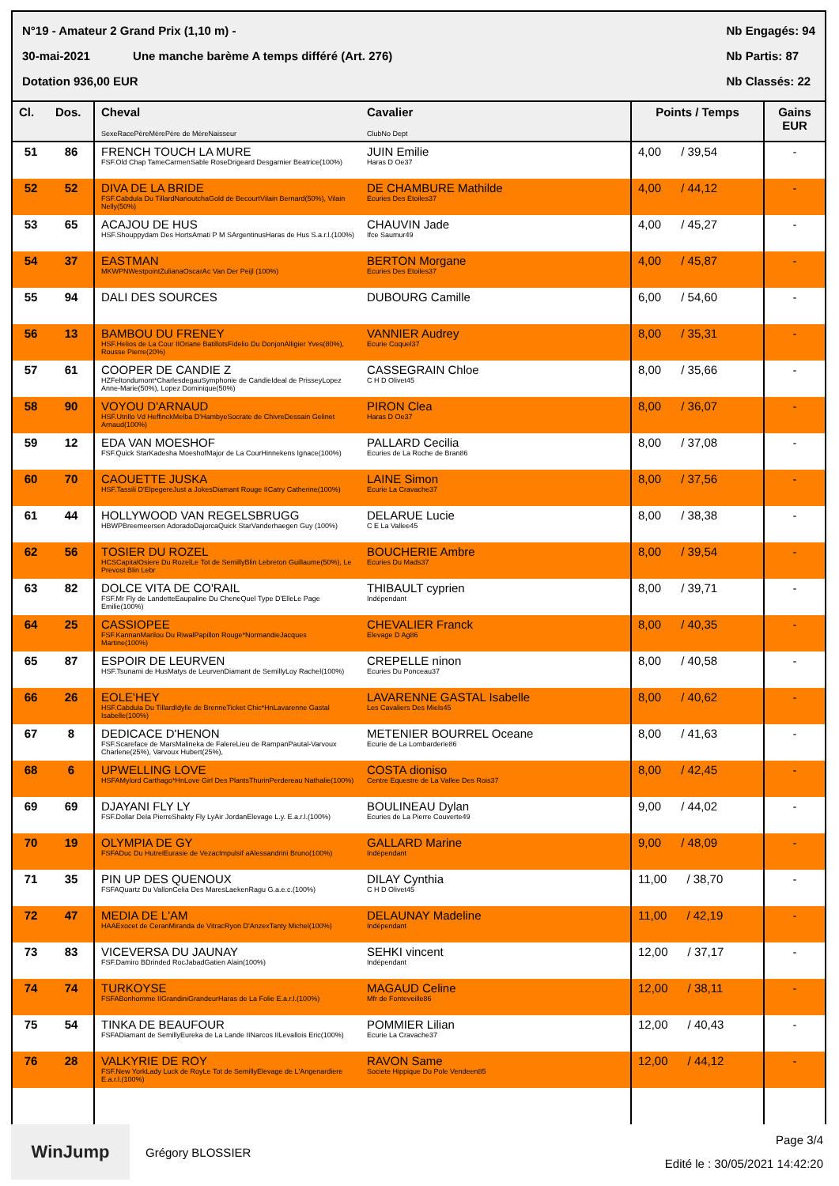N°19 - Amateur 2 Grand Prix (1,10 m) -
30-mai-2021 Une manche barème A temps différé (Art. 276)
Dotation 936,00 EUR
Nb Engagés: 94
Nb Partis: 87
Nb Classés: 22
| Cl. | Dos. | Cheval SexeRacePèreMèrePère de MèreNaisseur | Cavalier ClubNo Dept | Points / Temps | Gains EUR |
| --- | --- | --- | --- | --- | --- |
| 51 | 86 | FRENCH TOUCH LA MURE FSF.Old Chap TameCarmenSable RoseDrigeard Desgarnier Beatrice(100%) | JUIN Emilie Haras D Oe37 | 4,00 / 39,54 | - |
| 52 | 52 | DIVA DE LA BRIDE FSF.Cabdula Du TillardNanoutchaGold de BecourtVilain Bernard(50%), Vilain Nelly(50%) | DE CHAMBURE Mathilde Ecuries Des Etoiles37 | 4,00 / 44,12 | - |
| 53 | 65 | ACAJOU DE HUS HSF.Shouppydam Des HortsAmati P M SArgentinusHaras de Hus S.a.r.l.(100%) | CHAUVIN Jade Ifce Saumur49 | 4,00 / 45,27 | - |
| 54 | 37 | EASTMAN MKWPNWestpointZulianaOscarAc Van Der Peijl (100%) | BERTON Morgane Ecuries Des Etoiles37 | 4,00 / 45,87 | - |
| 55 | 94 | DALI DES SOURCES | DUBOURG Camille | 6,00 / 54,60 | - |
| 56 | 13 | BAMBOU DU FRENEY HSF.Helios de La Cour IIOriane BatillotsFidelio Du DonjonAlligier Yves(80%), Rousse Pierre(20%) | VANNIER Audrey Ecurie Coquel37 | 8,00 / 35,31 | - |
| 57 | 61 | COOPER DE CANDIE Z HZFeltondumont*CharlesdegauSymphonie de CandieIdeal de PrisseyLopez Anne-Marie(50%), Lopez Dominique(50%) | CASSEGRAIN Chloe C H D Olivet45 | 8,00 / 35,66 | - |
| 58 | 90 | VOYOU D'ARNAUD HSF.Utrillo Vd HeffinckMelba D'HambyeSocrate de ChivreDessain Gelinet Arnaud(100%) | PIRON Clea Haras D Oe37 | 8,00 / 36,07 | - |
| 59 | 12 | EDA VAN MOESHOF FSF.Quick StarKadesha MoeshofMajor de La CourHinnekens Ignace(100%) | PALLARD Cecilia Ecuries de La Roche de Bran86 | 8,00 / 37,08 | - |
| 60 | 70 | CAOUETTE JUSKA HSF.Tassili D'ElpegereJust a JokesDiamant Rouge IICatry Catherine(100%) | LAINE Simon Ecurie La Cravache37 | 8,00 / 37,56 | - |
| 61 | 44 | HOLLYWOOD VAN REGELSBRUGG HBWPBreemeersen AdoradoDajorcaQuick StarVanderhaegen Guy (100%) | DELARUE Lucie C E La Vallee45 | 8,00 / 38,38 | - |
| 62 | 56 | TOSIER DU ROZEL HCSCapitalOsiere Du RozelLe Tot de SemillyBlin Lebreton Guillaume(50%), Le Prevost Blin Lebr | BOUCHERIE Ambre Ecuries Du Mads37 | 8,00 / 39,54 | - |
| 63 | 82 | DOLCE VITA DE CO'RAIL FSF.Mr Fly de LandetteEaupaline Du CheneQuel Type D'ElleLe Page Emilie(100%) | THIBAULT cyprien Indépendant | 8,00 / 39,71 | - |
| 64 | 25 | CASSIOPEE FSF.KannanMarilou Du RiwalPapillon Rouge*NormandieJacques Martine(100%) | CHEVALIER Franck Elevage D Ag86 | 8,00 / 40,35 | - |
| 65 | 87 | ESPOIR DE LEURVEN HSF.Tsunami de HusMatys de LeurvenDiamant de SemillyLoy Rachel(100%) | CREPELLE ninon Ecuries Du Ponceau37 | 8,00 / 40,58 | - |
| 66 | 26 | EOLE'HEY HSF.Cabdula Du TillardIdylle de BrenneTicket Chic*HnLavarenne Gastal Isabelle(100%) | LAVARENNE GASTAL Isabelle Les Cavaliers Des Miels45 | 8,00 / 40,62 | - |
| 67 | 8 | DEDICACE D'HENON FSF.Scareface de MarsMalineka de FalereLieu de RampanPautal-Varvoux Charlene(25%), Varvoux Hubert(25%), | METENIER BOURREL Oceane Ecurie de La Lombarderie86 | 8,00 / 41,63 | - |
| 68 | 6 | UPWELLING LOVE HSFAMylord Carthago*HnLove Girl Des PlantsThurinPerdereau Nathalie(100%) | COSTA dioniso Centre Equestre de La Vallee Des Rois37 | 8,00 / 42,45 | - |
| 69 | 69 | DJAYANI FLY LY FSF.Dollar Dela PierreShakty Fly LyAir JordanElevage L.y. E.a.r.l.(100%) | BOULINEAU Dylan Ecuries de La Pierre Couverte49 | 9,00 / 44,02 | - |
| 70 | 19 | OLYMPIA DE GY FSFADuc Du HutrelEurasie de VezacImpulsif aAlessandrini Bruno(100%) | GALLARD Marine Indépendant | 9,00 / 48,09 | - |
| 71 | 35 | PIN UP DES QUENOUX FSFAQuartz Du VallonCelia Des MaresLaekenRagu G.a.e.c.(100%) | DILAY Cynthia C H D Olivet45 | 11,00 / 38,70 | - |
| 72 | 47 | MEDIA DE L'AM HAAExocet de CeranMiranda de VitracRyon D'AnzexTanty Michel(100%) | DELAUNAY Madeline Indépendant | 11,00 / 42,19 | - |
| 73 | 83 | VICEVERSA DU JAUNAY FSF.Damiro BDrinded RocJabadGatien Alain(100%) | SEHKI vincent Indépendant | 12,00 / 37,17 | - |
| 74 | 74 | TURKOYSE FSFABonhomme IIGrandiniGrandeurHaras de La Folie E.a.r.l.(100%) | MAGAUD Celine Mfr de Fonteveille86 | 12,00 / 38,11 | - |
| 75 | 54 | TINKA DE BEAUFOUR FSFADiamant de SemillyEureka de La Lande IINarcos IILevallois Eric(100%) | POMMIER Lilian Ecurie La Cravache37 | 12,00 / 40,43 | - |
| 76 | 28 | VALKYRIE DE ROY FSF.New YorkLady Luck de RoyLe Tot de SemillyElevage de L'Angenardiere E.a.r.l.(100%) | RAVON Same Societe Hippique Du Pole Vendeen85 | 12,00 / 44,12 | - |
WinJump
Grégory BLOSSIER
Page 3/4
Edité le : 30/05/2021 14:42:20